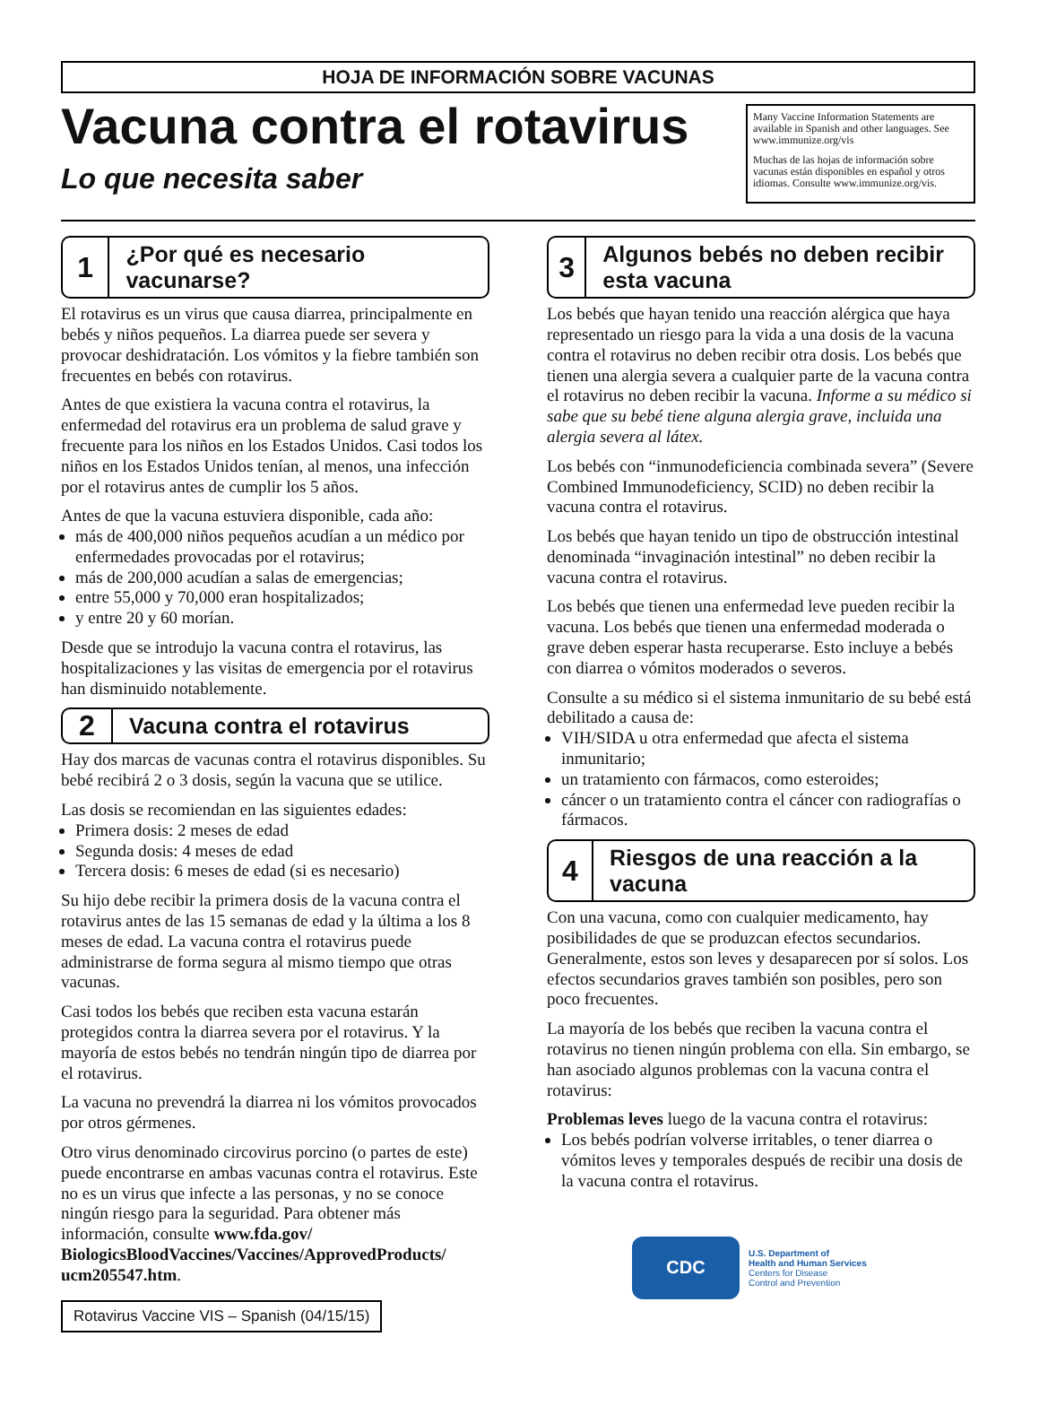HOJA DE INFORMACIÓN SOBRE VACUNAS
Vacuna contra el rotavirus
Lo que necesita saber
Many Vaccine Information Statements are available in Spanish and other languages. See www.immunize.org/vis
Muchas de las hojas de información sobre vacunas están disponibles en español y otros idiomas. Consulte www.immunize.org/vis.
1
¿Por qué es necesario vacunarse?
El rotavirus es un virus que causa diarrea, principalmente en bebés y niños pequeños. La diarrea puede ser severa y provocar deshidratación. Los vómitos y la fiebre también son frecuentes en bebés con rotavirus.
Antes de que existiera la vacuna contra el rotavirus, la enfermedad del rotavirus era un problema de salud grave y frecuente para los niños en los Estados Unidos. Casi todos los niños en los Estados Unidos tenían, al menos, una infección por el rotavirus antes de cumplir los 5 años.
Antes de que la vacuna estuviera disponible, cada año:
más de 400,000 niños pequeños acudían a un médico por enfermedades provocadas por el rotavirus;
más de 200,000 acudían a salas de emergencias;
entre 55,000 y 70,000 eran hospitalizados;
y entre 20 y 60 morían.
Desde que se introdujo la vacuna contra el rotavirus, las hospitalizaciones y las visitas de emergencia por el rotavirus han disminuido notablemente.
2
Vacuna contra el rotavirus
Hay dos marcas de vacunas contra el rotavirus disponibles. Su bebé recibirá 2 o 3 dosis, según la vacuna que se utilice.
Las dosis se recomiendan en las siguientes edades:
Primera dosis: 2 meses de edad
Segunda dosis: 4 meses de edad
Tercera dosis: 6 meses de edad (si es necesario)
Su hijo debe recibir la primera dosis de la vacuna contra el rotavirus antes de las 15 semanas de edad y la última a los 8 meses de edad. La vacuna contra el rotavirus puede administrarse de forma segura al mismo tiempo que otras vacunas.
Casi todos los bebés que reciben esta vacuna estarán protegidos contra la diarrea severa por el rotavirus. Y la mayoría de estos bebés no tendrán ningún tipo de diarrea por el rotavirus.
La vacuna no prevendrá la diarrea ni los vómitos provocados por otros gérmenes.
Otro virus denominado circovirus porcino (o partes de este) puede encontrarse en ambas vacunas contra el rotavirus. Este no es un virus que infecte a las personas, y no se conoce ningún riesgo para la seguridad. Para obtener más información, consulte www.fda.gov/ BiologicsBloodVaccines/Vaccines/ApprovedProducts/ ucm205547.htm.
Rotavirus Vaccine VIS – Spanish (04/15/15)
3
Algunos bebés no deben recibir esta vacuna
Los bebés que hayan tenido una reacción alérgica que haya representado un riesgo para la vida a una dosis de la vacuna contra el rotavirus no deben recibir otra dosis. Los bebés que tienen una alergia severa a cualquier parte de la vacuna contra el rotavirus no deben recibir la vacuna. Informe a su médico si sabe que su bebé tiene alguna alergia grave, incluida una alergia severa al látex.
Los bebés con “inmunodeficiencia combinada severa” (Severe Combined Immunodeficiency, SCID) no deben recibir la vacuna contra el rotavirus.
Los bebés que hayan tenido un tipo de obstrucción intestinal denominada “invaginación intestinal” no deben recibir la vacuna contra el rotavirus.
Los bebés que tienen una enfermedad leve pueden recibir la vacuna. Los bebés que tienen una enfermedad moderada o grave deben esperar hasta recuperarse. Esto incluye a bebés con diarrea o vómitos moderados o severos.
Consulte a su médico si el sistema inmunitario de su bebé está debilitado a causa de:
VIH/SIDA u otra enfermedad que afecta el sistema inmunitario;
un tratamiento con fármacos, como esteroides;
cáncer o un tratamiento contra el cáncer con radiografías o fármacos.
4
Riesgos de una reacción a la vacuna
Con una vacuna, como con cualquier medicamento, hay posibilidades de que se produzcan efectos secundarios. Generalmente, estos son leves y desaparecen por sí solos. Los efectos secundarios graves también son posibles, pero son poco frecuentes.
La mayoría de los bebés que reciben la vacuna contra el rotavirus no tienen ningún problema con ella. Sin embargo, se han asociado algunos problemas con la vacuna contra el rotavirus:
Problemas leves luego de la vacuna contra el rotavirus:
Los bebés podrían volverse irritables, o tener diarrea o vómitos leves y temporales después de recibir una dosis de la vacuna contra el rotavirus.
CDC
U.S. Department of
Health and Human Services
Centers for Disease
Control and Prevention